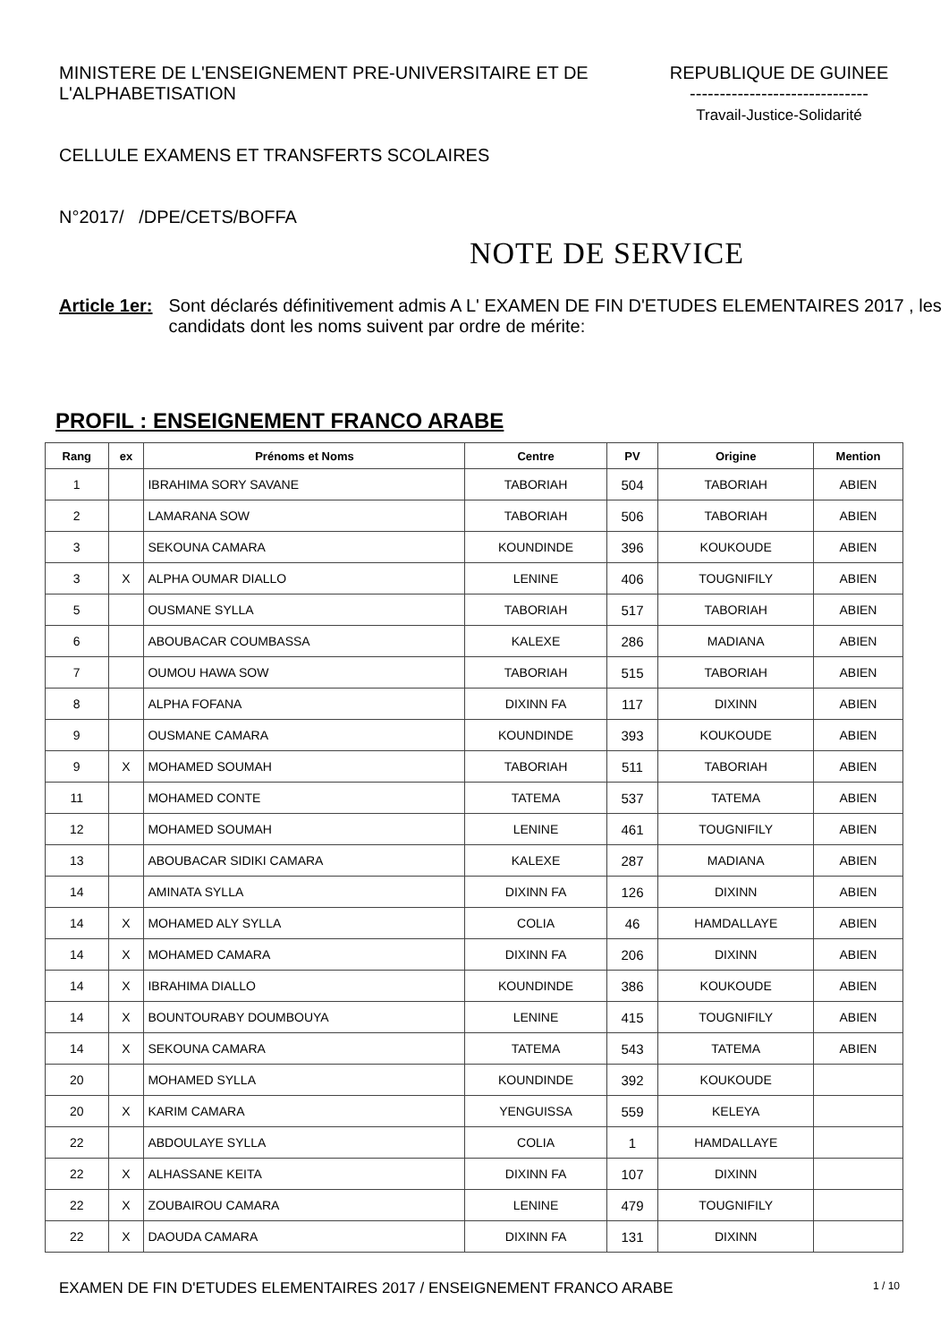MINISTERE DE L'ENSEIGNEMENT PRE-UNIVERSITAIRE ET DE L'ALPHABETISATION
CELLULE EXAMENS ET TRANSFERTS SCOLAIRES
N°2017/ /DPE/CETS/BOFFA
REPUBLIQUE DE GUINEE
------------------------------
Travail-Justice-Solidarité
NOTE DE SERVICE
Article 1er: Sont déclarés définitivement admis A L' EXAMEN DE FIN D'ETUDES ELEMENTAIRES 2017 , les candidats dont les noms suivent par ordre de mérite:
PROFIL : ENSEIGNEMENT FRANCO ARABE
| Rang | ex | Prénoms et Noms | Centre | PV | Origine | Mention |
| --- | --- | --- | --- | --- | --- | --- |
| 1 | | IBRAHIMA SORY SAVANE | TABORIAH | 504 | TABORIAH | ABIEN |
| 2 | | LAMARANA SOW | TABORIAH | 506 | TABORIAH | ABIEN |
| 3 | | SEKOUNA CAMARA | KOUNDINDE | 396 | KOUKOUDE | ABIEN |
| 3 | X | ALPHA OUMAR DIALLO | LENINE | 406 | TOUGNIFILY | ABIEN |
| 5 | | OUSMANE SYLLA | TABORIAH | 517 | TABORIAH | ABIEN |
| 6 | | ABOUBACAR COUMBASSA | KALEXE | 286 | MADIANA | ABIEN |
| 7 | | OUMOU HAWA SOW | TABORIAH | 515 | TABORIAH | ABIEN |
| 8 | | ALPHA FOFANA | DIXINN FA | 117 | DIXINN | ABIEN |
| 9 | | OUSMANE CAMARA | KOUNDINDE | 393 | KOUKOUDE | ABIEN |
| 9 | X | MOHAMED SOUMAH | TABORIAH | 511 | TABORIAH | ABIEN |
| 11 | | MOHAMED CONTE | TATEMA | 537 | TATEMA | ABIEN |
| 12 | | MOHAMED SOUMAH | LENINE | 461 | TOUGNIFILY | ABIEN |
| 13 | | ABOUBACAR SIDIKI CAMARA | KALEXE | 287 | MADIANA | ABIEN |
| 14 | | AMINATA SYLLA | DIXINN FA | 126 | DIXINN | ABIEN |
| 14 | X | MOHAMED ALY SYLLA | COLIA | 46 | HAMDALLAYE | ABIEN |
| 14 | X | MOHAMED CAMARA | DIXINN FA | 206 | DIXINN | ABIEN |
| 14 | X | IBRAHIMA DIALLO | KOUNDINDE | 386 | KOUKOUDE | ABIEN |
| 14 | X | BOUNTOURABY DOUMBOUYA | LENINE | 415 | TOUGNIFILY | ABIEN |
| 14 | X | SEKOUNA CAMARA | TATEMA | 543 | TATEMA | ABIEN |
| 20 | | MOHAMED SYLLA | KOUNDINDE | 392 | KOUKOUDE | |
| 20 | X | KARIM CAMARA | YENGUISSA | 559 | KELEYA | |
| 22 | | ABDOULAYE SYLLA | COLIA | 1 | HAMDALLAYE | |
| 22 | X | ALHASSANE KEITA | DIXINN FA | 107 | DIXINN | |
| 22 | X | ZOUBAIROU CAMARA | LENINE | 479 | TOUGNIFILY | |
| 22 | X | DAOUDA CAMARA | DIXINN FA | 131 | DIXINN | |
EXAMEN DE FIN D'ETUDES ELEMENTAIRES 2017 / ENSEIGNEMENT FRANCO ARABE 1 / 10